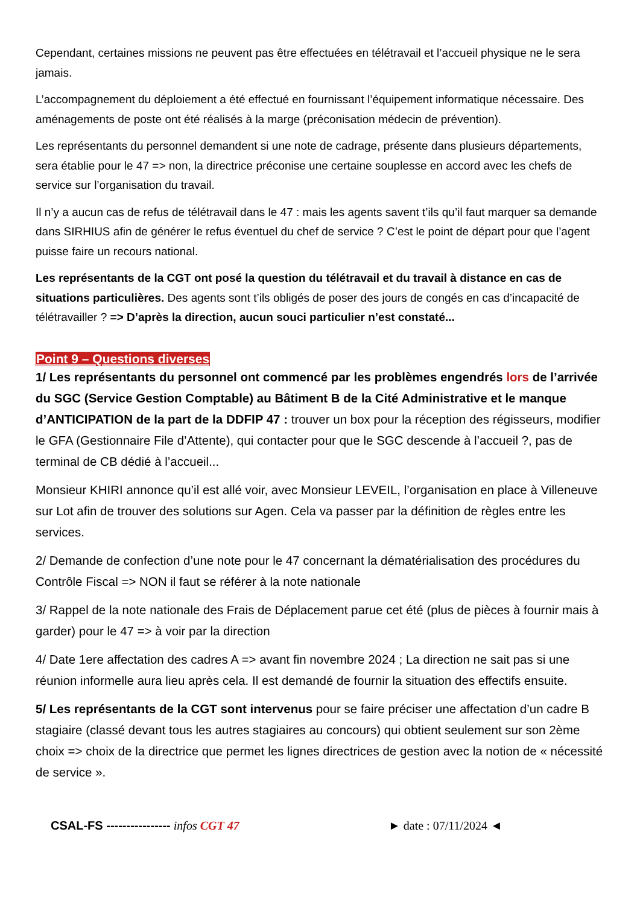Cependant, certaines missions ne peuvent pas être effectuées en télétravail et l’accueil physique ne le sera jamais.
L’accompagnement du déploiement a été effectué en fournissant l’équipement informatique nécessaire. Des aménagements de poste ont été réalisés à la marge (préconisation médecin de prévention).
Les représentants du personnel demandent si une note de cadrage, présente dans plusieurs départements, sera établie pour le 47 => non, la directrice préconise une certaine souplesse en accord avec les chefs de service sur l’organisation du travail.
Il n’y a aucun cas de refus de télétravail dans le 47 : mais les agents savent t’ils qu’il faut marquer sa demande dans SIRHIUS afin de générer le refus éventuel du chef de service ? C’est le point de départ pour que l’agent puisse faire un recours national.
Les représentants de la CGT ont posé la question du télétravail et du travail à distance en cas de situations particulières. Des agents sont t’ils obligés de poser des jours de congés en cas d’incapacité de télétravailler ? => D’après la direction, aucun souci particulier n’est constaté...
Point 9 – Questions diverses
1/ Les représentants du personnel ont commencé par les problèmes engendrés lors de l’arrivée du SGC (Service Gestion Comptable) au Bâtiment B de la Cité Administrative et le manque d’ANTICIPATION de la part de la DDFIP 47 : trouver un box pour la réception des régisseurs, modifier le GFA (Gestionnaire File d’Attente), qui contacter pour que le SGC descende à l’accueil ?, pas de terminal de CB dédié à l’accueil...
Monsieur KHIRI annonce qu’il est allé voir, avec Monsieur LEVEIL, l’organisation en place à Villeneuve sur Lot afin de trouver des solutions sur Agen. Cela va passer par la définition de règles entre les services.
2/ Demande de confection d’une note pour le 47 concernant la dématérialisation des procédures du Contrôle Fiscal => NON il faut se référer à la note nationale
3/ Rappel de la note nationale des Frais de Déplacement parue cet été (plus de pièces à fournir mais à garder) pour le 47 => à voir par la direction
4/ Date 1ere affectation des cadres A => avant fin novembre 2024 ; La direction ne sait pas si une réunion informelle aura lieu après cela. Il est demandé de fournir la situation des effectifs ensuite.
5/ Les représentants de la CGT sont intervenus pour se faire préciser une affectation d’un cadre B stagiaire (classé devant tous les autres stagiaires au concours) qui obtient seulement sur son 2ème choix => choix de la directrice que permet les lignes directrices de gestion avec la notion de « nécessité de service ».
CSAL-FS ---------------- infos CGT 47 ► date : 07/11/2024 ◄